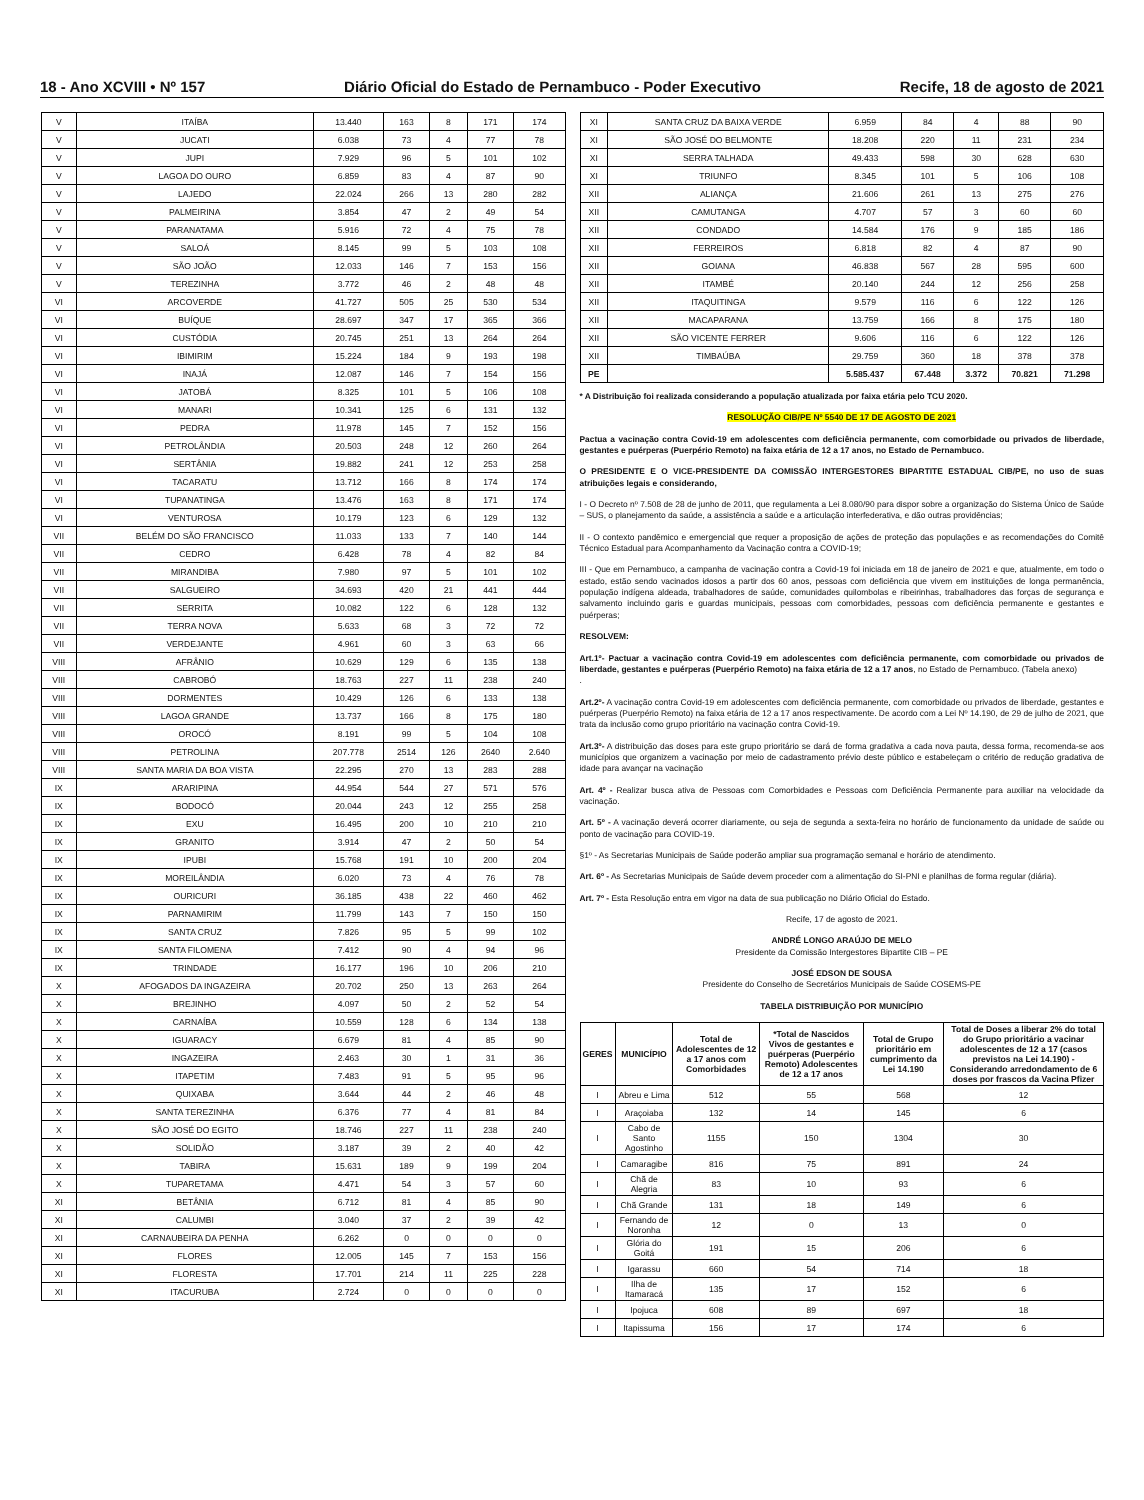18 - Ano XCVIII • Nº 157 Diário Oficial do Estado de Pernambuco - Poder Executivo Recife, 18 de agosto de 2021
| V | ITAÍBA | 13.440 | 163 | 8 | 171 | 174 |
| V | JUCATI | 6.038 | 73 | 4 | 77 | 78 |
| V | JUPI | 7.929 | 96 | 5 | 101 | 102 |
| V | LAGOA DO OURO | 6.859 | 83 | 4 | 87 | 90 |
| V | LAJEDO | 22.024 | 266 | 13 | 280 | 282 |
| V | PALMEIRINA | 3.854 | 47 | 2 | 49 | 54 |
| V | PARANATAMA | 5.916 | 72 | 4 | 75 | 78 |
| V | SALOÁ | 8.145 | 99 | 5 | 103 | 108 |
| V | SÃO JOÃO | 12.033 | 146 | 7 | 153 | 156 |
| V | TEREZINHA | 3.772 | 46 | 2 | 48 | 48 |
| VI | ARCOVERDE | 41.727 | 505 | 25 | 530 | 534 |
| VI | BUÍQUE | 28.697 | 347 | 17 | 365 | 366 |
| VI | CUSTÓDIA | 20.745 | 251 | 13 | 264 | 264 |
| VI | IBIMIRIM | 15.224 | 184 | 9 | 193 | 198 |
| VI | INAJÁ | 12.087 | 146 | 7 | 154 | 156 |
| VI | JATOBÁ | 8.325 | 101 | 5 | 106 | 108 |
| VI | MANARI | 10.341 | 125 | 6 | 131 | 132 |
| VI | PEDRA | 11.978 | 145 | 7 | 152 | 156 |
| VI | PETROLÂNDIA | 20.503 | 248 | 12 | 260 | 264 |
| VI | SERTÂNIA | 19.882 | 241 | 12 | 253 | 258 |
| VI | TACARATU | 13.712 | 166 | 8 | 174 | 174 |
| VI | TUPANATINGA | 13.476 | 163 | 8 | 171 | 174 |
| VI | VENTUROSA | 10.179 | 123 | 6 | 129 | 132 |
| VII | BELÉM DO SÃO FRANCISCO | 11.033 | 133 | 7 | 140 | 144 |
| VII | CEDRO | 6.428 | 78 | 4 | 82 | 84 |
| VII | MIRANDIBA | 7.980 | 97 | 5 | 101 | 102 |
| VII | SALGUEIRO | 34.693 | 420 | 21 | 441 | 444 |
| VII | SERRITA | 10.082 | 122 | 6 | 128 | 132 |
| VII | TERRA NOVA | 5.633 | 68 | 3 | 72 | 72 |
| VII | VERDEJANTE | 4.961 | 60 | 3 | 63 | 66 |
| VIII | AFRÂNIO | 10.629 | 129 | 6 | 135 | 138 |
| VIII | CABROBÓ | 18.763 | 227 | 11 | 238 | 240 |
| VIII | DORMENTES | 10.429 | 126 | 6 | 133 | 138 |
| VIII | LAGOA GRANDE | 13.737 | 166 | 8 | 175 | 180 |
| VIII | OROCÓ | 8.191 | 99 | 5 | 104 | 108 |
| VIII | PETROLINA | 207.778 | 2514 | 126 | 2640 | 2.640 |
| VIII | SANTA MARIA DA BOA VISTA | 22.295 | 270 | 13 | 283 | 288 |
| IX | ARARIPINA | 44.954 | 544 | 27 | 571 | 576 |
| IX | BODOCÓ | 20.044 | 243 | 12 | 255 | 258 |
| IX | EXU | 16.495 | 200 | 10 | 210 | 210 |
| IX | GRANITO | 3.914 | 47 | 2 | 50 | 54 |
| IX | IPUBI | 15.768 | 191 | 10 | 200 | 204 |
| IX | MOREILÂNDIA | 6.020 | 73 | 4 | 76 | 78 |
| IX | OURICURI | 36.185 | 438 | 22 | 460 | 462 |
| IX | PARNAMIRIM | 11.799 | 143 | 7 | 150 | 150 |
| IX | SANTA CRUZ | 7.826 | 95 | 5 | 99 | 102 |
| IX | SANTA FILOMENA | 7.412 | 90 | 4 | 94 | 96 |
| IX | TRINDADE | 16.177 | 196 | 10 | 206 | 210 |
| X | AFOGADOS DA INGAZEIRA | 20.702 | 250 | 13 | 263 | 264 |
| X | BREJINHO | 4.097 | 50 | 2 | 52 | 54 |
| X | CARNAÍBA | 10.559 | 128 | 6 | 134 | 138 |
| X | IGUARACY | 6.679 | 81 | 4 | 85 | 90 |
| X | INGAZEIRA | 2.463 | 30 | 1 | 31 | 36 |
| X | ITAPETIM | 7.483 | 91 | 5 | 95 | 96 |
| X | QUIXABA | 3.644 | 44 | 2 | 46 | 48 |
| X | SANTA TEREZINHA | 6.376 | 77 | 4 | 81 | 84 |
| X | SÃO JOSÉ DO EGITO | 18.746 | 227 | 11 | 238 | 240 |
| X | SOLIDÃO | 3.187 | 39 | 2 | 40 | 42 |
| X | TABIRA | 15.631 | 189 | 9 | 199 | 204 |
| X | TUPARETAMA | 4.471 | 54 | 3 | 57 | 60 |
| XI | BETÂNIA | 6.712 | 81 | 4 | 85 | 90 |
| XI | CALUMBI | 3.040 | 37 | 2 | 39 | 42 |
| XI | CARNAUBEIRA DA PENHA | 6.262 | 0 | 0 | 0 | 0 |
| XI | FLORES | 12.005 | 145 | 7 | 153 | 156 |
| XI | FLORESTA | 17.701 | 214 | 11 | 225 | 228 |
| XI | ITACURUBA | 2.724 | 0 | 0 | 0 | 0 |
| XI | SANTA CRUZ DA BAIXA VERDE | 6.959 | 84 | 4 | 88 | 90 |
| XI | SÃO JOSÉ DO BELMONTE | 18.208 | 220 | 11 | 231 | 234 |
| XI | SERRA TALHADA | 49.433 | 598 | 30 | 628 | 630 |
| XI | TRIUNFO | 8.345 | 101 | 5 | 106 | 108 |
| XII | ALIANÇA | 21.606 | 261 | 13 | 275 | 276 |
| XII | CAMUTANGA | 4.707 | 57 | 3 | 60 | 60 |
| XII | CONDADO | 14.584 | 176 | 9 | 185 | 186 |
| XII | FERREIROS | 6.818 | 82 | 4 | 87 | 90 |
| XII | GOIANA | 46.838 | 567 | 28 | 595 | 600 |
| XII | ITAMBÉ | 20.140 | 244 | 12 | 256 | 258 |
| XII | ITAQUITINGA | 9.579 | 116 | 6 | 122 | 126 |
| XII | MACAPARANA | 13.759 | 166 | 8 | 175 | 180 |
| XII | SÃO VICENTE FERRER | 9.606 | 116 | 6 | 122 | 126 |
| XII | TIMBAÚBA | 29.759 | 360 | 18 | 378 | 378 |
| PE | | 5.585.437 | 67.448 | 3.372 | 70.821 | 71.298 |
* A Distribuição foi realizada considerando a população atualizada por faixa etária pelo TCU 2020.
RESOLUÇÃO CIB/PE Nº 5540 DE 17 DE AGOSTO DE 2021
Pactua a vacinação contra Covid-19 em adolescentes com deficiência permanente, com comorbidade ou privados de liberdade, gestantes e puérperas (Puerpério Remoto) na faixa etária de 12 a 17 anos, no Estado de Pernambuco.
O PRESIDENTE E O VICE-PRESIDENTE DA COMISSÃO INTERGESTORES BIPARTITE ESTADUAL CIB/PE, no uso de suas atribuições legais e considerando,
I - O Decreto nº 7.508 de 28 de junho de 2011, que regulamenta a Lei 8.080/90 para dispor sobre a organização do Sistema Único de Saúde – SUS, o planejamento da saúde, a assistência a saúde e a articulação interfederativa, e dão outras providências;
II - O contexto pandêmico e emergencial que requer a proposição de ações de proteção das populações e as recomendações do Comitê Técnico Estadual para Acompanhamento da Vacinação contra a COVID-19;
III - Que em Pernambuco, a campanha de vacinação contra a Covid-19 foi iniciada em 18 de janeiro de 2021 e que, atualmente, em todo o estado, estão sendo vacinados idosos a partir dos 60 anos, pessoas com deficiência que vivem em instituições de longa permanência, população indígena aldeada, trabalhadores de saúde, comunidades quilombolas e ribeirinhas, trabalhadores das forças de segurança e salvamento incluindo garis e guardas municipais, pessoas com comorbidades, pessoas com deficiência permanente e gestantes e puérperas;
RESOLVEM:
Art.1º- Pactuar a vacinação contra Covid-19 em adolescentes com deficiência permanente, com comorbidade ou privados de liberdade, gestantes e puérperas (Puerpério Remoto) na faixa etária de 12 a 17 anos, no Estado de Pernambuco. (Tabela anexo)
.
Art.2º- A vacinação contra Covid-19 em adolescentes com deficiência permanente, com comorbidade ou privados de liberdade, gestantes e puérperas (Puerpério Remoto) na faixa etária de 12 a 17 anos respectivamente. De acordo com a Lei Nº 14.190, de 29 de julho de 2021, que trata da inclusão como grupo prioritário na vacinação contra Covid-19.
Art.3º- A distribuição das doses para este grupo prioritário se dará de forma gradativa a cada nova pauta, dessa forma, recomenda-se aos municípios que organizem a vacinação por meio de cadastramento prévio deste público e estabeleçam o critério de redução gradativa de idade para avançar na vacinação
Art. 4º - Realizar busca ativa de Pessoas com Comorbidades e Pessoas com Deficiência Permanente para auxiliar na velocidade da vacinação.
Art. 5º - A vacinação deverá ocorrer diariamente, ou seja de segunda a sexta-feira no horário de funcionamento da unidade de saúde ou ponto de vacinação para COVID-19.
§1º - As Secretarias Municipais de Saúde poderão ampliar sua programação semanal e horário de atendimento.
Art. 6º - As Secretarias Municipais de Saúde devem proceder com a alimentação do SI-PNI e planilhas de forma regular (diária).
Art. 7º - Esta Resolução entra em vigor na data de sua publicação no Diário Oficial do Estado.
Recife, 17 de agosto de 2021.
ANDRÉ LONGO ARAÚJO DE MELO
Presidente da Comissão Intergestores Bipartite CIB – PE
JOSÉ EDSON DE SOUSA
Presidente do Conselho de Secretários Municipais de Saúde COSEMS-PE
TABELA DISTRIBUIÇÃO POR MUNICÍPIO
| GERES | MUNICÍPIO | Total de Adolescentes de 12 a 17 anos com Comorbidades | *Total de Nascidos Vivos de gestantes e puérperas (Puerpério Remoto) Adolescentes de 12 a 17 anos | Total de Grupo prioritário em cumprimento da Lei 14.190 | Total de Doses a liberar 2% do total do Grupo prioritário a vacinar adolescentes de 12 a 17 (casos previstos na Lei 14.190) - Considerando arredondamento de 6 doses por frascos da Vacina Pfizer |
| --- | --- | --- | --- | --- | --- |
| I | Abreu e Lima | 512 | 55 | 568 | 12 |
| I | Araçoiaba | 132 | 14 | 145 | 6 |
| I | Cabo de Santo Agostinho | 1155 | 150 | 1304 | 30 |
| I | Camaragibe | 816 | 75 | 891 | 24 |
| I | Chã de Alegria | 83 | 10 | 93 | 6 |
| I | Chã Grande | 131 | 18 | 149 | 6 |
| I | Fernando de Noronha | 12 | 0 | 13 | 0 |
| I | Glória do Goitá | 191 | 15 | 206 | 6 |
| I | Igarassu | 660 | 54 | 714 | 18 |
| I | Ilha de Itamaracá | 135 | 17 | 152 | 6 |
| I | Ipojuca | 608 | 89 | 697 | 18 |
| I | Itapissuma | 156 | 17 | 174 | 6 |